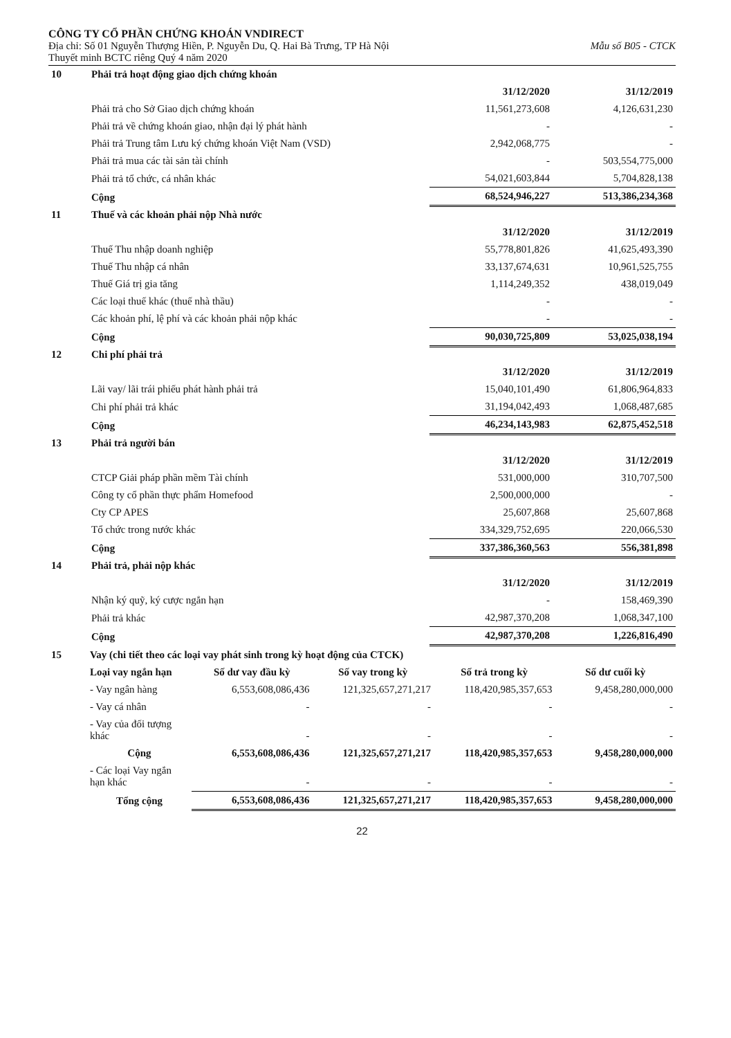CÔNG TY CỔ PHẦN CHỨNG KHOÁN VNDIRECT
Địa chỉ: Số 01 Nguyễn Thượng Hiền, P. Nguyễn Du, Q. Hai Bà Trưng, TP Hà Nội Mẫu số B05 - CTCK
Thuyết minh BCTC riêng Quý 4 năm 2020
| 10 | Phải trả hoạt động giao dịch chứng khoán | | |
| | | 31/12/2020 | 31/12/2019 |
| | Phải trả cho Sở Giao dịch chứng khoán | 11,561,273,608 | 4,126,631,230 |
| | Phải trả về chứng khoán giao, nhận đại lý phát hành | - | - |
| | Phải trả Trung tâm Lưu ký chứng khoán Việt Nam (VSD) | 2,942,068,775 | - |
| | Phải trả mua các tài sản tài chính | - | 503,554,775,000 |
| | Phải trả tổ chức, cá nhân khác | 54,021,603,844 | 5,704,828,138 |
| | Cộng | 68,524,946,227 | 513,386,234,368 |
| 11 | Thuế và các khoản phải nộp Nhà nước | | |
| | | 31/12/2020 | 31/12/2019 |
| | Thuế Thu nhập doanh nghiệp | 55,778,801,826 | 41,625,493,390 |
| | Thuế Thu nhập cá nhân | 33,137,674,631 | 10,961,525,755 |
| | Thuế Giá trị gia tăng | 1,114,249,352 | 438,019,049 |
| | Các loại thuế khác (thuế nhà thầu) | - | - |
| | Các khoản phí, lệ phí và các khoản phải nộp khác | - | - |
| | Cộng | 90,030,725,809 | 53,025,038,194 |
| 12 | Chi phí phải trả | | |
| | | 31/12/2020 | 31/12/2019 |
| | Lãi vay/ lãi trái phiếu phát hành phải trả | 15,040,101,490 | 61,806,964,833 |
| | Chi phí phải trả khác | 31,194,042,493 | 1,068,487,685 |
| | Cộng | 46,234,143,983 | 62,875,452,518 |
| 13 | Phải trả người bán | | |
| | | 31/12/2020 | 31/12/2019 |
| | CTCP Giải pháp phần mềm Tài chính | 531,000,000 | 310,707,500 |
| | Công ty cổ phần thực phẩm Homefood | 2,500,000,000 | - |
| | Cty CP APES | 25,607,868 | 25,607,868 |
| | Tổ chức trong nước khác | 334,329,752,695 | 220,066,530 |
| | Cộng | 337,386,360,563 | 556,381,898 |
| 14 | Phải trả, phải nộp khác | | |
| | | 31/12/2020 | 31/12/2019 |
| | Nhận ký quỹ, ký cược ngắn hạn | - | 158,469,390 |
| | Phải trả khác | 42,987,370,208 | 1,068,347,100 |
| | Cộng | 42,987,370,208 | 1,226,816,490 |
| 15 | Vay (chi tiết theo các loại vay phát sinh trong kỳ hoạt động của CTCK) | | | | |
| | Loại vay ngắn hạn | Số dư vay đầu kỳ | Số vay trong kỳ | Số trả trong kỳ | Số dư cuối kỳ |
| | - Vay ngân hàng | 6,553,608,086,436 | 121,325,657,271,217 | 118,420,985,357,653 | 9,458,280,000,000 |
| | - Vay cá nhân | - | - | - | - |
| | - Vay của đối tượng khác | - | - | - | - |
| | Cộng | 6,553,608,086,436 | 121,325,657,271,217 | 118,420,985,357,653 | 9,458,280,000,000 |
| | - Các loại Vay ngắn hạn khác | - | - | - | - |
| | Tổng cộng | 6,553,608,086,436 | 121,325,657,271,217 | 118,420,985,357,653 | 9,458,280,000,000 |
22